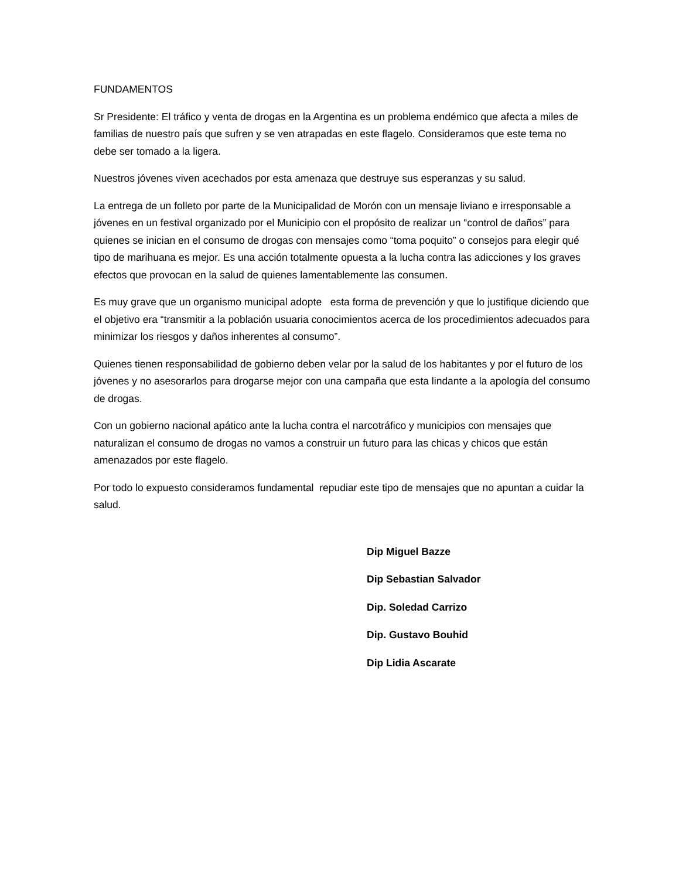FUNDAMENTOS
Sr Presidente: El tráfico y venta de drogas en la Argentina es un problema endémico que afecta a miles de familias de nuestro país que sufren y se ven atrapadas en este flagelo. Consideramos que este tema no debe ser tomado a la ligera.
Nuestros jóvenes viven acechados por esta amenaza que destruye sus esperanzas y su salud.
La entrega de un folleto por parte de la Municipalidad de Morón con un mensaje liviano e irresponsable a jóvenes en un festival organizado por el Municipio con el propósito de realizar un “control de daños” para quienes se inician en el consumo de drogas con mensajes como “toma poquito” o consejos para elegir qué tipo de marihuana es mejor. Es una acción totalmente opuesta a la lucha contra las adicciones y los graves efectos que provocan en la salud de quienes lamentablemente las consumen.
Es muy grave que un organismo municipal adopte esta forma de prevención y que lo justifique diciendo que el objetivo era “transmitir a la población usuaria conocimientos acerca de los procedimientos adecuados para minimizar los riesgos y daños inherentes al consumo”.
Quienes tienen responsabilidad de gobierno deben velar por la salud de los habitantes y por el futuro de los jóvenes y no asesorarlos para drogarse mejor con una campaña que esta lindante a la apología del consumo de drogas.
Con un gobierno nacional apático ante la lucha contra el narcotráfico y municipios con mensajes que naturalizan el consumo de drogas no vamos a construir un futuro para las chicas y chicos que están amenazados por este flagelo.
Por todo lo expuesto consideramos fundamental repudiar este tipo de mensajes que no apuntan a cuidar la salud.
Dip Miguel Bazze
Dip Sebastian Salvador
Dip. Soledad Carrizo
Dip. Gustavo Bouhid
Dip Lidia Ascarate